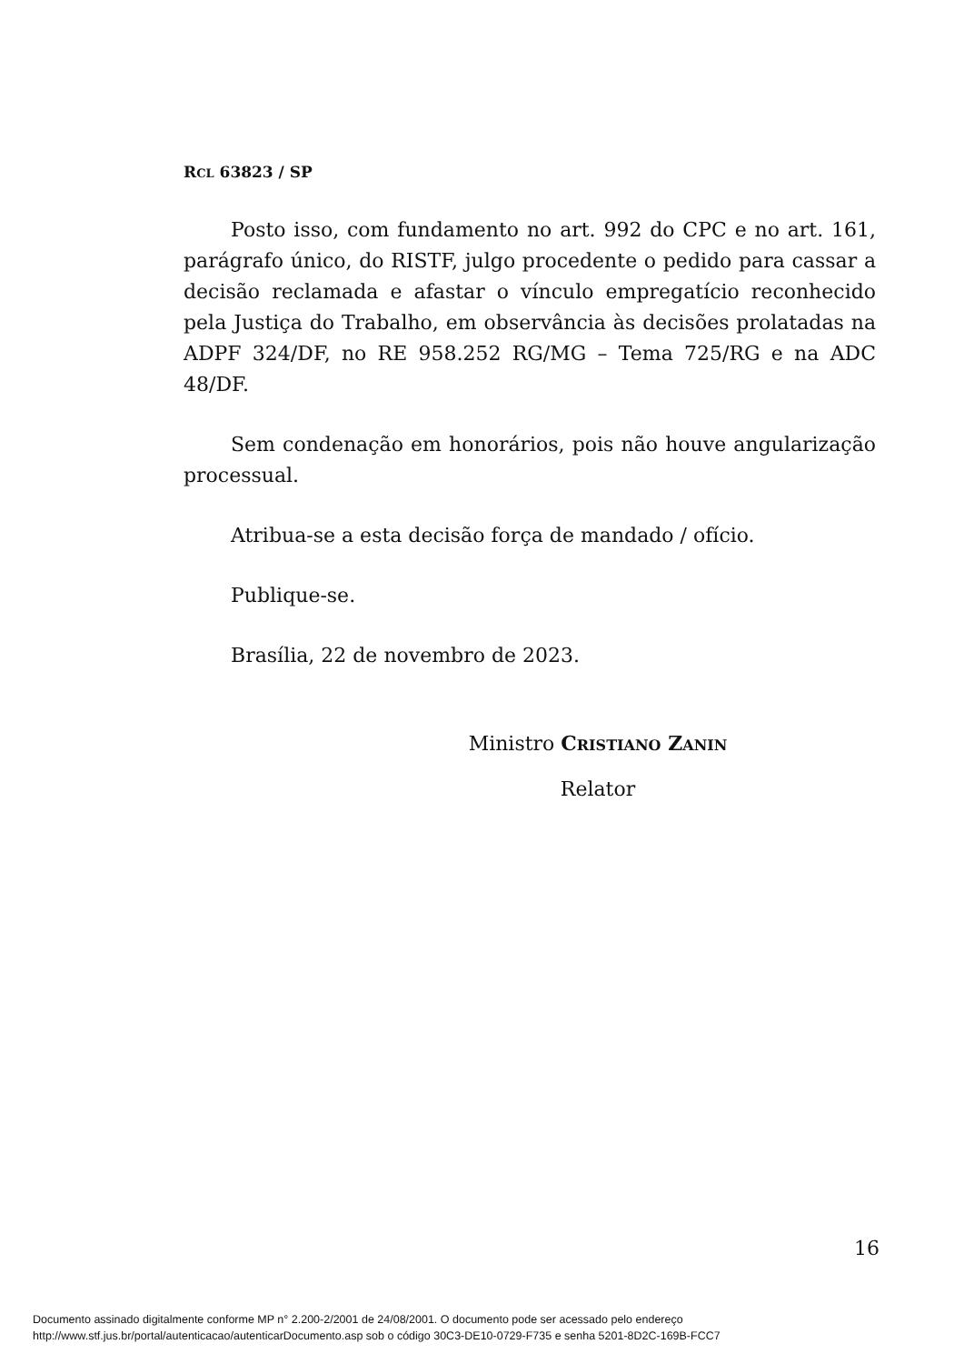RCL 63823 / SP
Posto isso, com fundamento no art. 992 do CPC e no art. 161, parágrafo único, do RISTF, julgo procedente o pedido para cassar a decisão reclamada e afastar o vínculo empregatício reconhecido pela Justiça do Trabalho, em observância às decisões prolatadas na ADPF 324/DF, no RE 958.252 RG/MG – Tema 725/RG e na ADC 48/DF.
Sem condenação em honorários, pois não houve angularização processual.
Atribua-se a esta decisão força de mandado / ofício.
Publique-se.
Brasília, 22 de novembro de 2023.
Ministro CRISTIANO ZANIN
Relator
16
Documento assinado digitalmente conforme MP n° 2.200-2/2001 de 24/08/2001. O documento pode ser acessado pelo endereço
http://www.stf.jus.br/portal/autenticacao/autenticarDocumento.asp sob o código 30C3-DE10-0729-F735 e senha 5201-8D2C-169B-FCC7